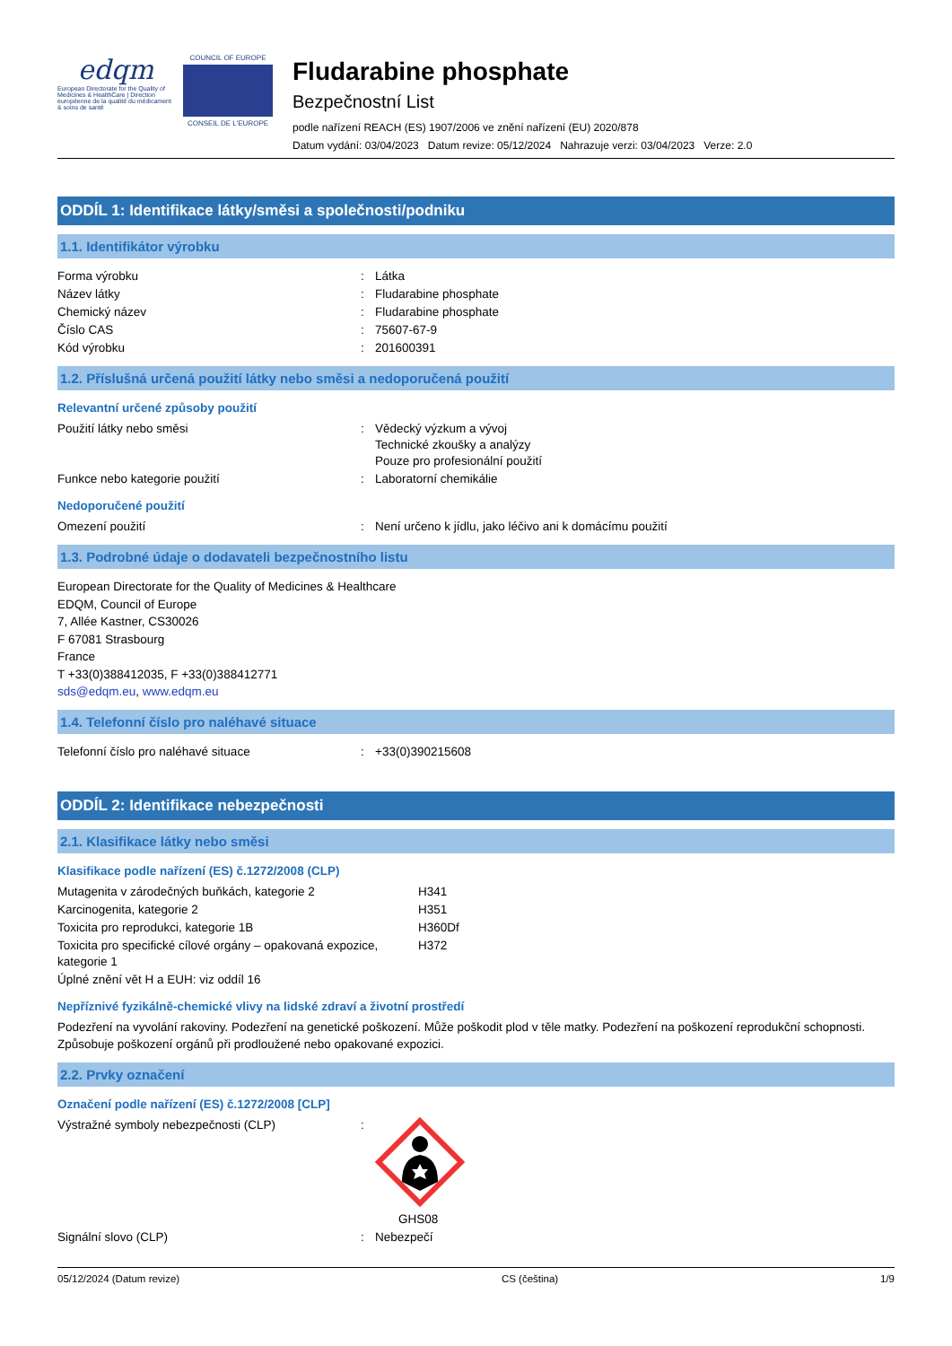edqm
European Directorate for the Quality of Medicines & HealthCare | Direction européenne de la qualité du médicament & soins de santé
COUNCIL OF EUROPE
CONSEIL DE L'EUROPE
Fludarabine phosphate
Bezpečnostní List
podle nařízení REACH (ES) 1907/2006 ve znění nařízení (EU) 2020/878
Datum vydání: 03/04/2023 Datum revize: 05/12/2024 Nahrazuje verzi: 03/04/2023 Verze: 2.0
ODDÍL 1: Identifikace látky/směsi a společnosti/podniku
1.1. Identifikátor výrobku
| Forma výrobku | : | Látka |
| Název látky | : | Fludarabine phosphate |
| Chemický název | : | Fludarabine phosphate |
| Číslo CAS | : | 75607-67-9 |
| Kód výrobku | : | 201600391 |
1.2. Příslušná určená použití látky nebo směsi a nedoporučená použití
Relevantní určené způsoby použití
| Použití látky nebo směsi | : | Vědecký výzkum a vývoj Technické zkoušky a analýzy Pouze pro profesionální použití |
| Funkce nebo kategorie použití | : | Laboratorní chemikálie |
Nedoporučené použití
| Omezení použití | : | Není určeno k jídlu, jako léčivo ani k domácímu použití |
1.3. Podrobné údaje o dodavateli bezpečnostního listu
European Directorate for the Quality of Medicines & Healthcare
EDQM, Council of Europe
7, Allée Kastner, CS30026
F 67081 Strasbourg
France
T +33(0)388412035, F +33(0)388412771
sds@edqm.eu, www.edqm.eu
1.4. Telefonní číslo pro naléhavé situace
| Telefonní číslo pro naléhavé situace | : | +33(0)390215608 |
ODDÍL 2: Identifikace nebezpečnosti
2.1. Klasifikace látky nebo směsi
Klasifikace podle nařízení (ES) č.1272/2008 (CLP)
| Mutagenita v zárodečných buňkách, kategorie 2 | H341 |
| Karcinogenita, kategorie 2 | H351 |
| Toxicita pro reprodukci, kategorie 1B | H360Df |
| Toxicita pro specifické cílové orgány – opakovaná expozice, kategorie 1 | H372 |
| Úplné znění vět H a EUH: viz oddíl 16 | |
Nepříznivé fyzikálně-chemické vlivy na lidské zdraví a životní prostředí
Podezření na vyvolání rakoviny. Podezření na genetické poškození. Může poškodit plod v těle matky. Podezření na poškození reprodukční schopnosti. Způsobuje poškození orgánů při prodloužené nebo opakované expozici.
2.2. Prvky označení
Označení podle nařízení (ES) č.1272/2008 [CLP]
| Výstražné symboly nebezpečnosti (CLP) | : | GHS08 |
| Signální slovo (CLP) | : | Nebezpečí |
05/12/2024 (Datum revize) CS (čeština) 1/9